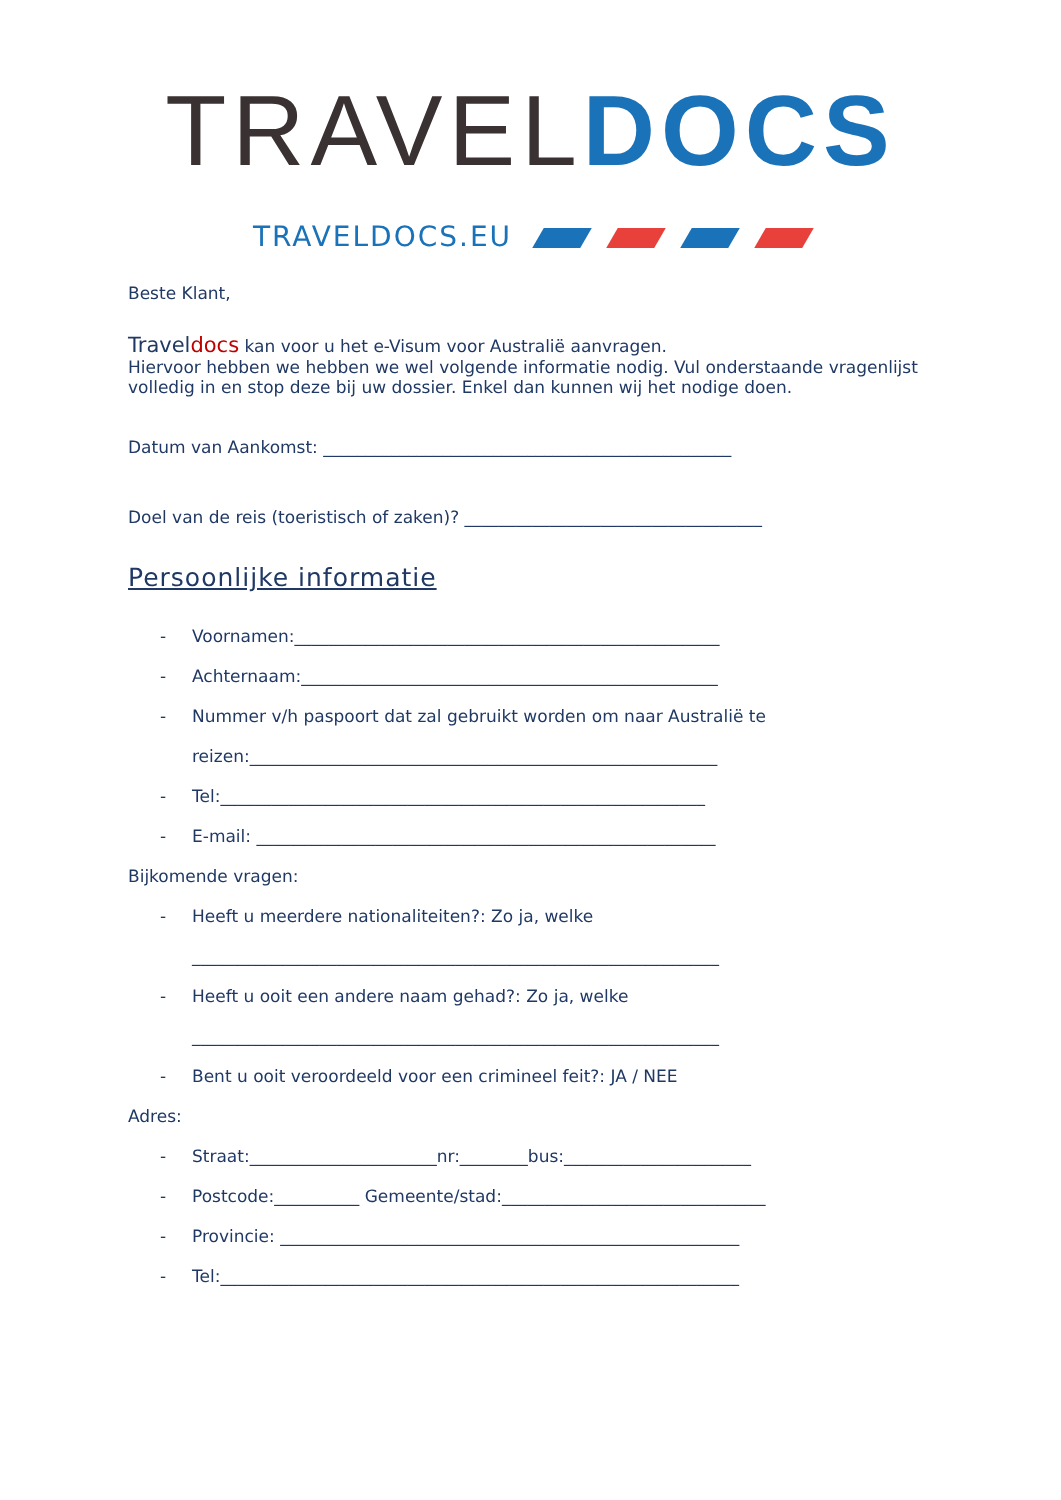TRAVEL DOCS
TRAVELDOCS.EU
Beste Klant,
Traveldocs kan voor u het e-Visum voor Australië aanvragen.
Hiervoor hebben we hebben we wel volgende informatie nodig. Vul onderstaande vragenlijst volledig in en stop deze bij uw dossier. Enkel dan kunnen wij het nodige doen.
Datum van Aankomst: ________________________________________________
Doel van de reis (toeristisch of zaken)? ___________________________________
Persoonlijke informatie
- Voornamen:__________________________________________________
- Achternaam:_________________________________________________
- Nummer v/h paspoort dat zal gebruikt worden om naar Australië te
reizen:_______________________________________________________
- Tel:_________________________________________________________
- E-mail: ______________________________________________________
Bijkomende vragen:
- Heeft u meerdere nationaliteiten?: Zo ja, welke
______________________________________________________________
- Heeft u ooit een andere naam gehad?: Zo ja, welke
______________________________________________________________
- Bent u ooit veroordeeld voor een crimineel feit?: JA / NEE
Adres:
- Straat:______________________nr:________bus:______________________
- Postcode:__________ Gemeente/stad:_______________________________
- Provincie: ______________________________________________________
- Tel:_____________________________________________________________